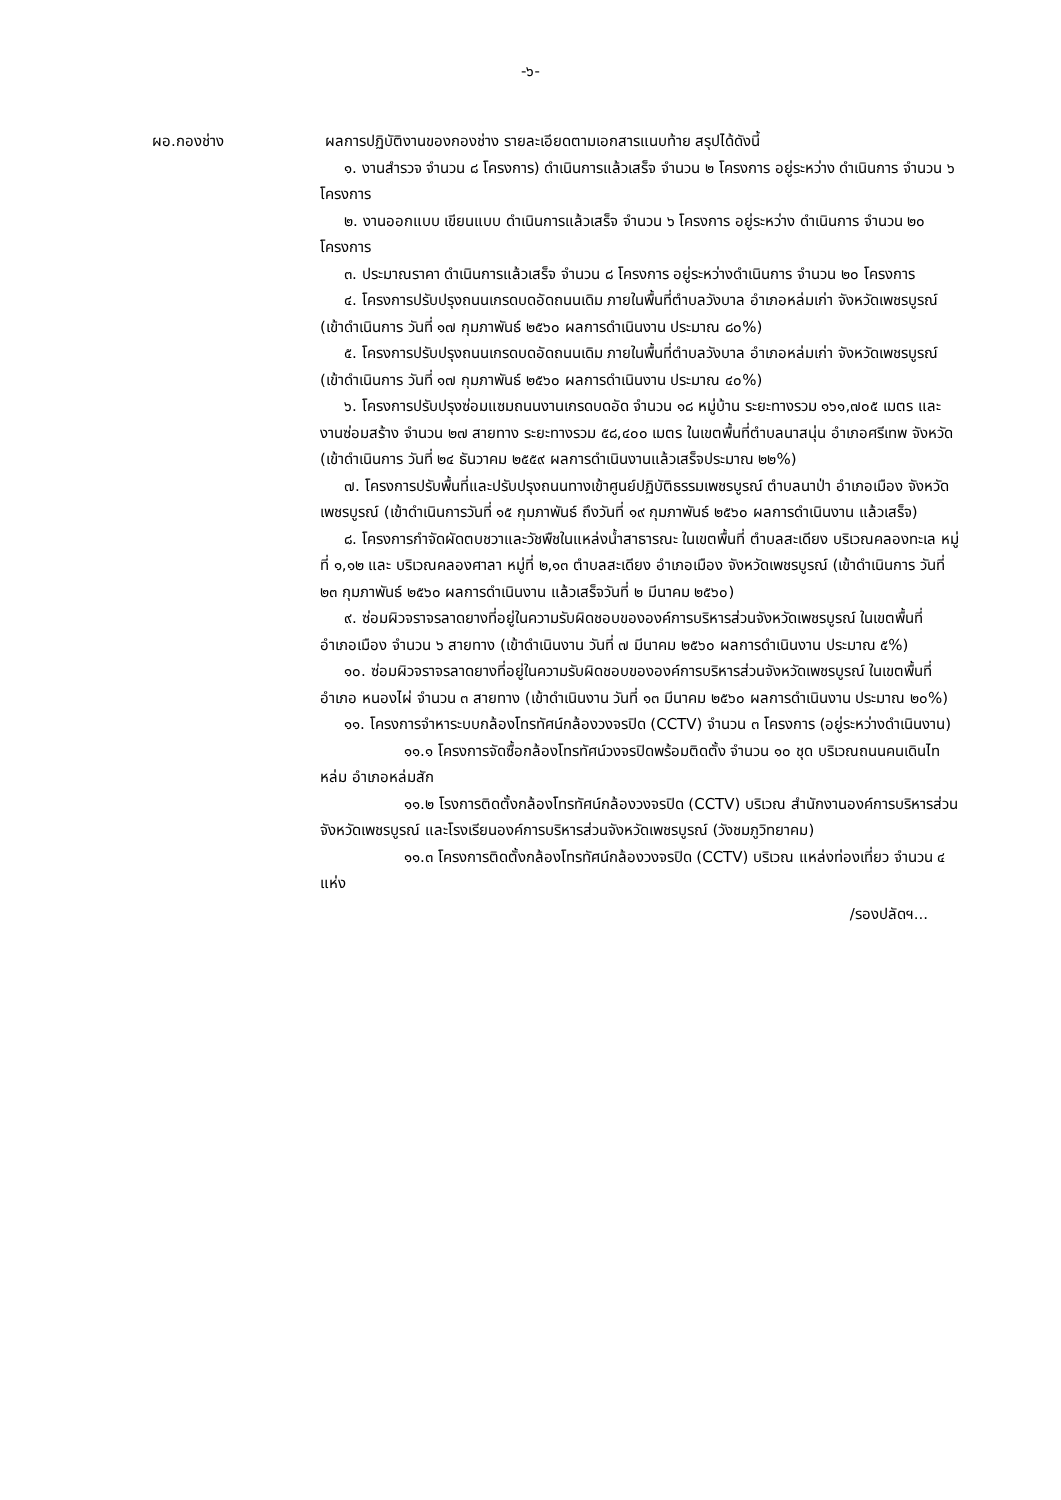-๖-
ผอ.กองช่าง ผลการปฏิบัติงานของกองช่าง รายละเอียดตามเอกสารแนบท้าย สรุปได้ดังนี้
๑. งานสำรวจ จำนวน ๘ โครงการ) ดำเนินการแล้วเสร็จ จำนวน ๒ โครงการ อยู่ระหว่าง ดำเนินการ จำนวน ๖ โครงการ
๒. งานออกแบบ เขียนแบบ ดำเนินการแล้วเสร็จ จำนวน ๖ โครงการ อยู่ระหว่าง ดำเนินการ จำนวน ๒๐ โครงการ
๓. ประมาณราคา ดำเนินการแล้วเสร็จ จำนวน ๘ โครงการ อยู่ระหว่างดำเนินการ จำนวน ๒๐ โครงการ
๔. โครงการปรับปรุงถนนเกรดบดอัดถนนเดิม ภายในพื้นที่ตำบลวังบาล อำเภอหล่มเก่า จังหวัดเพชรบูรณ์ (เข้าดำเนินการ วันที่ ๑๗ กุมภาพันธ์ ๒๕๖๐ ผลการดำเนินงาน ประมาณ ๘๐%)
๕. โครงการปรับปรุงถนนเกรดบดอัดถนนเดิม ภายในพื้นที่ตำบลวังบาล อำเภอหล่มเก่า จังหวัดเพชรบูรณ์ (เข้าดำเนินการ วันที่ ๑๗ กุมภาพันธ์ ๒๕๖๐ ผลการดำเนินงาน ประมาณ ๔๐%)
๖. โครงการปรับปรุงซ่อมแซมถนนงานเกรดบดอัด จำนวน ๑๘ หมู่บ้าน ระยะทางรวม ๑๖๑,๗๐๕ เมตร และงานซ่อมสร้าง จำนวน ๒๗ สายทาง ระยะทางรวม ๕๘,๔๐๐ เมตร ในเขตพื้นที่ตำบลนาสนุ่น อำเภอศรีเทพ จังหวัด (เข้าดำเนินการ วันที่ ๒๔ ธันวาคม ๒๕๕๙ ผลการดำเนินงานแล้วเสร็จประมาณ ๒๒%)
๗. โครงการปรับพื้นที่และปรับปรุงถนนทางเข้าศูนย์ปฏิบัติธรรมเพชรบูรณ์ ตำบลนาป่า อำเภอเมือง จังหวัดเพชรบูรณ์ (เข้าดำเนินการวันที่ ๑๕ กุมภาพันธ์ ถึงวันที่ ๑๙ กุมภาพันธ์ ๒๕๖๐ ผลการดำเนินงาน แล้วเสร็จ)
๘. โครงการกำจัดผัดตบชวาและวัชพืชในแหล่งน้ำสาธารณะ ในเขตพื้นที่ ตำบลสะเดียง บริเวณคลองทะเล หมู่ที่ ๑,๑๒ และ บริเวณคลองศาลา หมู่ที่ ๒,๑๓ ตำบลสะเดียง อำเภอเมือง จังหวัดเพชรบูรณ์ (เข้าดำเนินการ วันที่ ๒๓ กุมภาพันธ์ ๒๕๖๐ ผลการดำเนินงาน แล้วเสร็จวันที่ ๒ มีนาคม ๒๕๖๐)
๙. ซ่อมผิวจราจรลาดยางที่อยู่ในความรับผิดชอบขององค์การบริหารส่วนจังหวัดเพชรบูรณ์ ในเขตพื้นที่อำเภอเมือง จำนวน ๖ สายทาง (เข้าดำเนินงาน วันที่ ๗ มีนาคม ๒๕๖๐ ผลการดำเนินงาน ประมาณ ๕%)
๑๐. ซ่อมผิวจราจรลาดยางที่อยู่ในความรับผิดชอบขององค์การบริหารส่วนจังหวัดเพชรบูรณ์ ในเขตพื้นที่อำเภอ หนองไผ่ จำนวน ๓ สายทาง (เข้าดำเนินงาน วันที่ ๑๓ มีนาคม ๒๕๖๐ ผลการดำเนินงาน ประมาณ ๒๐%)
๑๑. โครงการจำหาระบบกล้องโทรทัศน์กล้องวงจรปิด (CCTV) จำนวน ๓ โครงการ (อยู่ระหว่างดำเนินงาน)
๑๑.๑ โครงการจัดซื้อกล้องโทรทัศน์วงจรปิดพร้อมติดตั้ง จำนวน ๑๐ ชุด บริเวณถนนคนเดินไทหล่ม อำเภอหล่มสัก
๑๑.๒ โรงการติดตั้งกล้องโทรทัศน์กล้องวงจรปิด (CCTV) บริเวณ สำนักงานองค์การบริหารส่วนจังหวัดเพชรบูรณ์ และโรงเรียนองค์การบริหารส่วนจังหวัดเพชรบูรณ์ (วังชมภูวิทยาคม)
๑๑.๓ โครงการติดตั้งกล้องโทรทัศน์กล้องวงจรปิด (CCTV) บริเวณ แหล่งท่องเที่ยว จำนวน ๔ แห่ง
/รองปลัดฯ...